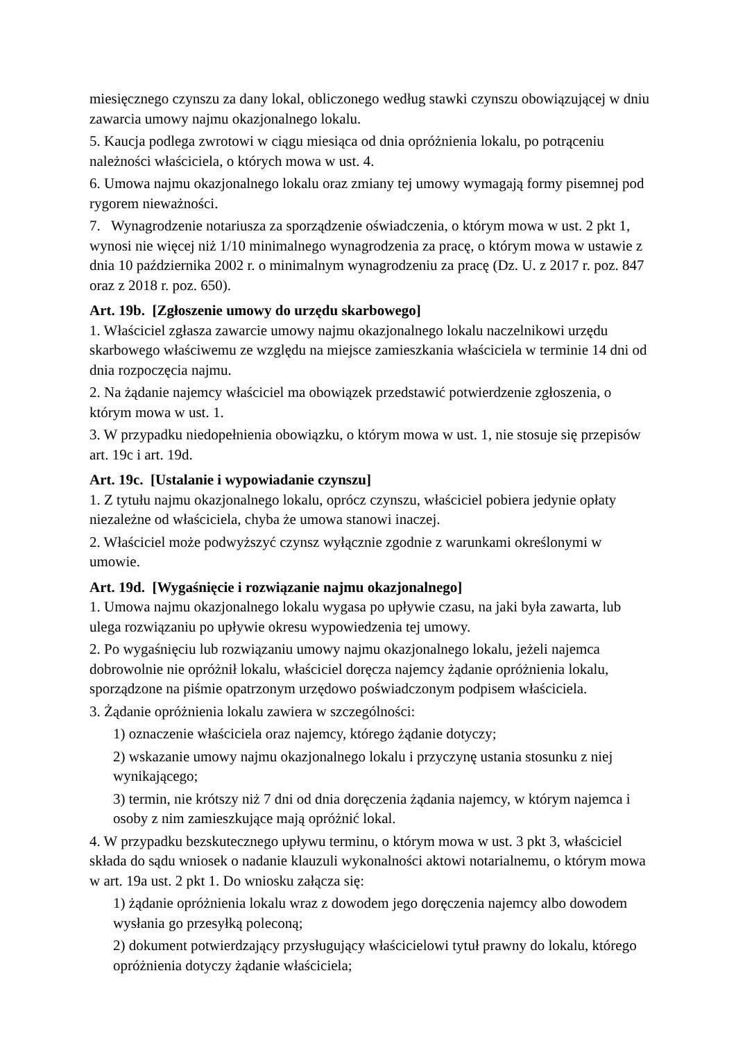miesięcznego czynszu za dany lokal, obliczonego według stawki czynszu obowiązującej w dniu zawarcia umowy najmu okazjonalnego lokalu.
5. Kaucja podlega zwrotowi w ciągu miesiąca od dnia opróżnienia lokalu, po potrąceniu należności właściciela, o których mowa w ust. 4.
6. Umowa najmu okazjonalnego lokalu oraz zmiany tej umowy wymagają formy pisemnej pod rygorem nieważności.
7. Wynagrodzenie notariusza za sporządzenie oświadczenia, o którym mowa w ust. 2 pkt 1, wynosi nie więcej niż 1/10 minimalnego wynagrodzenia za pracę, o którym mowa w ustawie z dnia 10 października 2002 r. o minimalnym wynagrodzeniu za pracę (Dz. U. z 2017 r. poz. 847 oraz z 2018 r. poz. 650).
Art. 19b. [Zgłoszenie umowy do urzędu skarbowego]
1. Właściciel zgłasza zawarcie umowy najmu okazjonalnego lokalu naczelnikowi urzędu skarbowego właściwemu ze względu na miejsce zamieszkania właściciela w terminie 14 dni od dnia rozpoczęcia najmu.
2. Na żądanie najemcy właściciel ma obowiązek przedstawić potwierdzenie zgłoszenia, o którym mowa w ust. 1.
3. W przypadku niedopełnienia obowiązku, o którym mowa w ust. 1, nie stosuje się przepisów art. 19c i art. 19d.
Art. 19c. [Ustalanie i wypowiadanie czynszu]
1. Z tytułu najmu okazjonalnego lokalu, oprócz czynszu, właściciel pobiera jedynie opłaty niezależne od właściciela, chyba że umowa stanowi inaczej.
2. Właściciel może podwyższyć czynsz wyłącznie zgodnie z warunkami określonymi w umowie.
Art. 19d. [Wygaśnięcie i rozwiązanie najmu okazjonalnego]
1. Umowa najmu okazjonalnego lokalu wygasa po upływie czasu, na jaki była zawarta, lub ulega rozwiązaniu po upływie okresu wypowiedzenia tej umowy.
2. Po wygaśnięciu lub rozwiązaniu umowy najmu okazjonalnego lokalu, jeżeli najemca dobrowolnie nie opróżnił lokalu, właściciel doręcza najemcy żądanie opróżnienia lokalu, sporządzone na piśmie opatrzonym urzędowo poświadczonym podpisem właściciela.
3. Żądanie opróżnienia lokalu zawiera w szczególności:
1) oznaczenie właściciela oraz najemcy, którego żądanie dotyczy;
2) wskazanie umowy najmu okazjonalnego lokalu i przyczynę ustania stosunku z niej wynikającego;
3) termin, nie krótszy niż 7 dni od dnia doręczenia żądania najemcy, w którym najemca i osoby z nim zamieszkujące mają opróżnić lokal.
4. W przypadku bezskutecznego upływu terminu, o którym mowa w ust. 3 pkt 3, właściciel składa do sądu wniosek o nadanie klauzuli wykonalności aktowi notarialnemu, o którym mowa w art. 19a ust. 2 pkt 1. Do wniosku załącza się:
1) żądanie opróżnienia lokalu wraz z dowodem jego doręczenia najemcy albo dowodem wysłania go przesyłką poleconą;
2) dokument potwierdzający przysługujący właścicielowi tytuł prawny do lokalu, którego opróżnienia dotyczy żądanie właściciela;